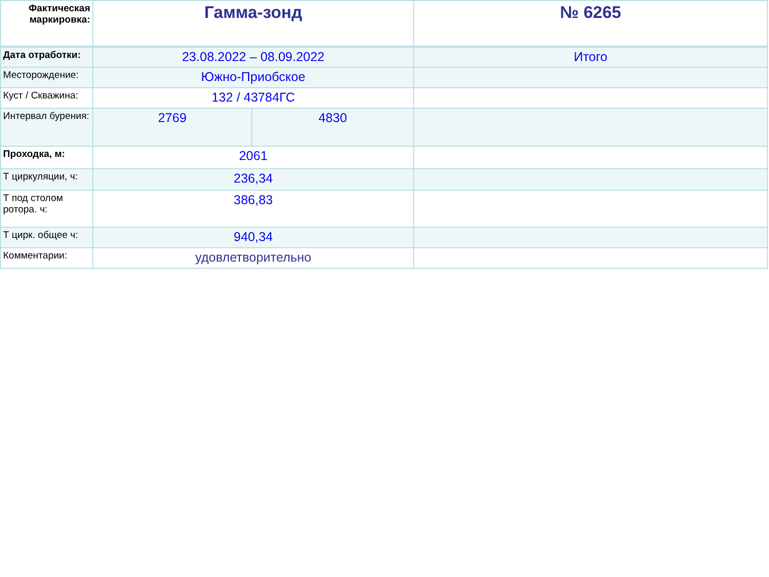| Фактическая маркировка: | Гамма-зонд | | № 6265 |
| Дата отработки: | 23.08.2022 – 08.09.2022 | | Итого |
| Месторождение: | Южно-Приобское | | |
| Куст / Скважина: | 132 / 43784ГС | | |
| Интервал бурения: | 2769 | 4830 | |
| Проходка, м: | 2061 | | |
| Т циркуляции, ч: | 236,34 | | |
| Т под столом ротора. ч: | 386,83 | | |
| Т цирк. общее ч: | 940,34 | | |
| Комментарии: | удовлетворительно | | |